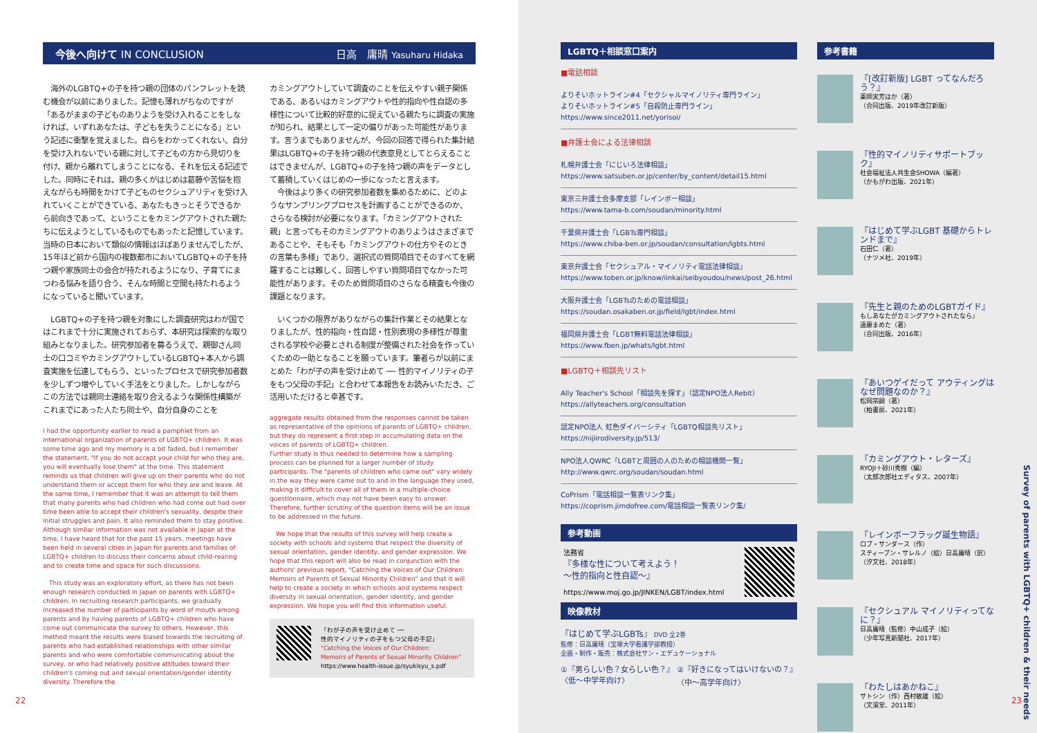今後へ向けて IN CONCLUSION 日高　庸晴 Yasuharu Hidaka
　海外のLGBTQ+の子を持つ親の団体のパンフレットを読む機会が以前にありました。記憶も薄れがちなのですが「あるがままの子どものありようを受け入れることをしなければ、いずれあなたは、子どもを失うことになる」という記述に衝撃を覚えました。自らをわかってくれない、自分を受け入れないでいる親に対して子どもの方から見切りを付け、親から離れてしまうことになる、それを伝える記述でした。同時にそれは、親の多くがはじめは葛藤や苦悩を抱えながらも時間をかけて子どものセクシュアリティを受け入れていくことができている、あなたもきっとそうできるから前向きであって、ということをカミングアウトされた親たちに伝えようとしているものでもあったと記憶しています。当時の日本において類似の情報はほぼありませんでしたが、15年ほど前から国内の複数都市においてLGBTQ+の子を持つ親や家族同士の会合が持たれるようになり、子育てにまつわる悩みを語り合う、そんな時間と空間も持たれるようになっていると聞いています。
　LGBTQ+の子を持つ親を対象にした調査研究はわが国ではこれまで十分に実施されておらず、本研究は探索的な取り組みとなりました。研究参加者を募るうえで、親御さん同士の口コミやカミングアウトしているLGBTQ+本人から調査実施を伝達してもらう、といったプロセスで研究参加者数を少しずつ増やしていく手法をとりました。しかしながらこの方法では親同士連絡を取り合えるような関係性構築がこれまでにあった人たち同士や、自分自身のことを
I had the opportunity earlier to read a pamphlet from an international organization of parents of LGBTQ+ children. It was some time ago and my memory is a bit faded, but I remember the statement, "If you do not accept your child for who they are, you will eventually lose them" at the time. This statement reminds us that children will give up on their parents who do not understand them or accept them for who they are and leave. At the same time, I remember that it was an attempt to tell them that many parents who had children who had come out had over time been able to accept their children's sexuality, despite their initial struggles and pain. It also reminded them to stay positive. Although similar information was not available in Japan at the time, I have heard that for the past 15 years, meetings have been held in several cities in Japan for parents and families of LGBTQ+ children to discuss their concerns about child-rearing and to create time and space for such discussions.
　This study was an exploratory effort, as there has not been enough research conducted in Japan on parents with LGBTQ+ children. In recruiting research participants, we gradually increased the number of participants by word of mouth among parents and by having parents of LGBTQ+ children who have come out communicate the survey to others. However, this method meant the results were biased towards the recruiting of parents who had established relationships with other similar parents and who were comfortable communicating about the survey, or who had relatively positive attitudes toward their children's coming out and sexual orientation/gender identity diversity. Therefore the
カミングアウトしていて調査のことを伝えやすい親子関係である、あるいはカミングアウトや性的指向や性自認の多様性について比較的好意的に捉えている親たちに調査の実施が知られ、結果として一定の偏りがあった可能性があります。言うまでもありませんが、今回の回答で得られた集計結果はLGBTQ+の子を持つ親の代表意見としてとらえることはできませんが、LGBTQ+の子を持つ親の声をデータとして蓄積していくはじめの一歩になったと言えます。
　今後はより多くの研究参加者数を集めるために、どのようなサンプリングプロセスを計画することができるのか、さらなる検討が必要になります。「カミングアウトされた親」と言ってもそのカミングアウトのありようはさまざまであることや、そもそも「カミングアウトの仕方やそのときの言葉も多様」であり、選択式の質問項目でそのすべてを網羅することは難しく、回答しやすい質問項目でなかった可能性があります。そのため質問項目のさらなる精査も今後の課題となります。
　いくつかの限界がありながらの集計作業とその結果となりましたが、性的指向・性自認・性別表現の多様性が尊重される学校や必要とされる制度が整備された社会を作っていくための一助となることを願っています。筆者らが以前にまとめた「わが子の声を受け止めて ── 性的マイノリティの子をもつ父母の手記」と合わせて本報告をお読みいただき、ご活用いただけると幸甚です。
aggregate results obtained from the responses cannot be taken as representative of the opinions of parents of LGBTQ+ children, but they do represent a first step in accumulating data on the voices of parents of LGBTQ+ children.
Further study is thus needed to determine how a sampling process can be planned for a larger number of study participants. The "parents of children who came out" vary widely in the way they were came out to and in the language they used, making it difficult to cover all of them in a multiple-choice questionnaire, which may not have been easy to answer. Therefore, further scrutiny of the question items will be an issue to be addressed in the future.
　We hope that the results of this survey will help create a society with schools and systems that respect the diversity of sexual orientation, gender identity, and gender expression. We hope that this report will also be read in conjunction with the authors' previous report, "Catching the Voices of Our Children: Memoirs of Parents of Sexual Minority Children" and that it will help to create a society in which schools and systems respect diversity in sexual orientation, gender identity, and gender expression. We hope you will find this information useful.
「わが子の声を受け止めて ──
性的マイノリティの子をもつ父母の手記」
"Catching the Voices of Our Children:
Memoirs of Parents of Sexual Minority Children"
https://www.health-issue.jp/syukisyu_s.pdf
22
LGBTQ＋相談窓口案内
■電話相談
よりそいホットライン#4「セクシャルマイノリティ専門ライン」
よりそいホットライン#5「自殺防止専門ライン」
https://www.since2011.net/yorisoi/
■弁護士会による法律相談
札幌弁護士会「にじいろ法律相談」
https://www.satsuben.or.jp/center/by_content/detail15.html
東京三弁護士会多摩支部「レインボー相談」
https://www.tama-b.com/soudan/minority.html
千葉県弁護士会「LGBTs専門相談」
https://www.chiba-ben.or.jp/soudan/consultation/lgbts.html
東京弁護士会「セクシュアル・マイノリティ電話法律相談」
https://www.toben.or.jp/know/iinkai/seibyoudou/news/post_26.html
大阪弁護士会「LGBTsのための電話相談」
https://soudan.osakaben.or.jp/field/lgbt/index.html
福岡県弁護士会「LGBT無料電話法律相談」
https://www.fben.jp/whats/lgbt.html
■LGBTQ＋相談先リスト
Ally Teacher's School「相談先を探す」（認定NPO法人Rebit）
https://allyteachers.org/consultation
認定NPO法人 虹色ダイバーシティ「LGBTQ相談先リスト」
https://nijiirodiversity.jp/513/
NPO法人QWRC「LGBTと周囲の人のための相談機関一覧」
http://www.qwrc.org/soudan/soudan.html
CoPrism「電話相談一覧表リンク集」
https://coprism.jimdofree.com/電話相談一覧表リンク集/
参考動画
法務省
『多様な性について考えよう！
〜性的指向と性自認〜』
https://www.moj.go.jp/JINKEN/LGBT/index.html
映像教材
『はじめて学ぶLGBTs』 DVD 全2巻
監修：日高庸晴（宝塚大学看護学部教授）
企画・制作・販売：株式会社サン・エデュケーショナル
①『男らしい色？女らしい色？』
〈低〜中学年向け〉 ②『好きになってはいけないの？』
〈中〜高学年向け〉
参考書籍
『[改訂新版] LGBT ってなんだろう？』
薬師実芳ほか（著）
（合同出版、2019年改訂新版）
『性的マイノリティサポートブック』
社会福祉法人共生会SHOWA（編著）
（かもがわ出版、2021年）
『はじめて学ぶLGBT 基礎からトレンドまで』
石田仁（著）
（ナツメ社、2019年）
『先生と親のためのLGBTガイド』
もしあなたがカミングアウトされたなら』
遠藤まめた（著）
（合同出版、2016年）
『あいつゲイだって アウティングはなぜ問題なのか？』
松岡宗嗣（著）
（柏書房、2021年）
『カミングアウト・レターズ』
RYOJI＋砂川秀樹（編）
（太郎次郎社エディタス、2007年）
『レインボーフラッグ誕生物語』
ロブ・サンダース（作）
スティーブン・サレルノ（絵）日高庸晴（訳）
（汐文社、2018年）
『セクシュアル マイノリティってなに？』
日高庸晴（監修）中山成子（絵）
（少年写真新聞社、2017年）
『わたしはあかねこ』
サトシン（作）西村敏雄（絵）
（文溪堂、2011年）
Survey of parents with LGBTQ+ children & their needs
23